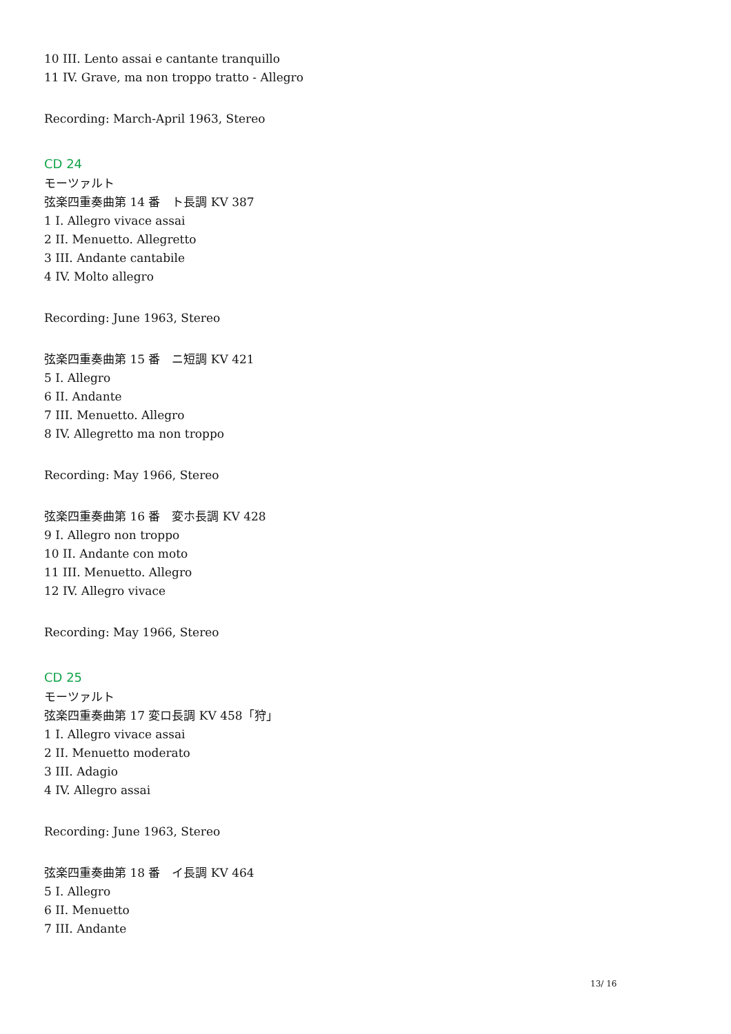10 III. Lento assai e cantante tranquillo
11 IV. Grave, ma non troppo tratto - Allegro
Recording: March-April 1963, Stereo
CD 24
モーツァルト
弦楽四重奏曲第 14 番　ト長調 KV 387
1 I. Allegro vivace assai
2 II. Menuetto. Allegretto
3 III. Andante cantabile
4 IV. Molto allegro
Recording: June 1963, Stereo
弦楽四重奏曲第 15 番　ニ短調 KV 421
5 I. Allegro
6 II. Andante
7 III. Menuetto. Allegro
8 IV. Allegretto ma non troppo
Recording: May 1966, Stereo
弦楽四重奏曲第 16 番　変ホ長調 KV 428
9 I. Allegro non troppo
10 II. Andante con moto
11 III. Menuetto. Allegro
12 IV. Allegro vivace
Recording: May 1966, Stereo
CD 25
モーツァルト
弦楽四重奏曲第 17 変ロ長調 KV 458「狩」
1 I. Allegro vivace assai
2 II. Menuetto moderato
3 III. Adagio
4 IV. Allegro assai
Recording: June 1963, Stereo
弦楽四重奏曲第 18 番　イ長調 KV 464
5 I. Allegro
6 II. Menuetto
7 III. Andante
13/ 16